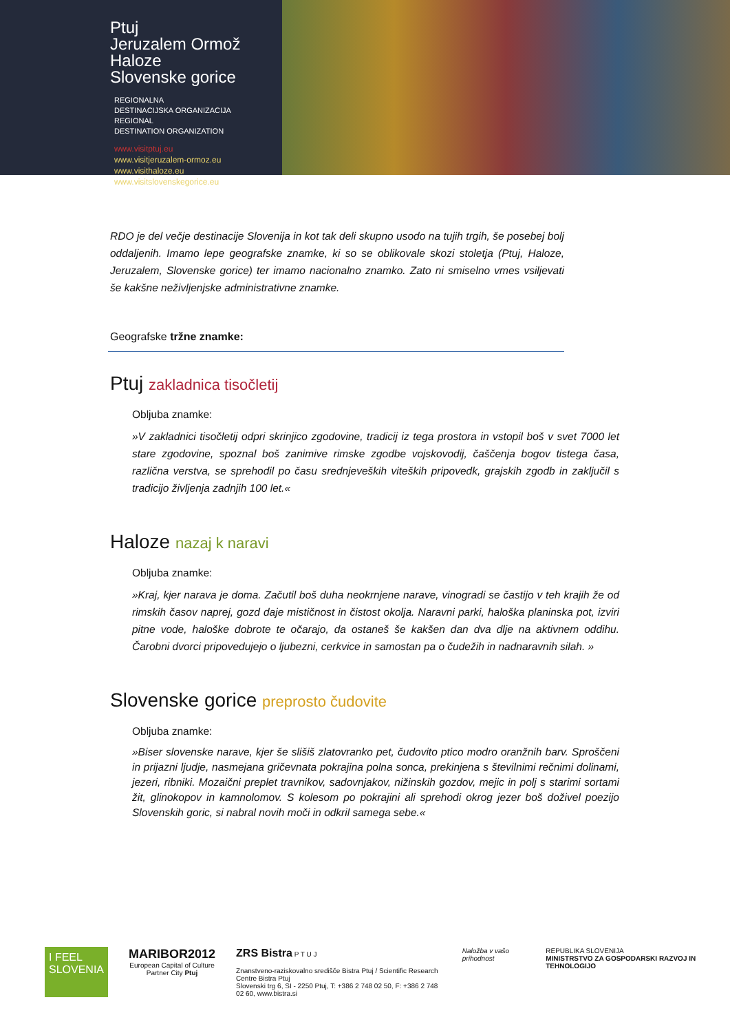Ptuj
Jeruzalem Ormož
Haloze
Slovenske gorice
REGIONALNA
DESTINACIJSKA ORGANIZACIJA
REGIONAL
DESTINATION ORGANIZATION
www.visitptuj.eu
www.visitjeruzalem-ormoz.eu
www.visithaloze.eu
www.visitslovenskegorice.eu
RDO je del večje destinacije Slovenija in kot tak deli skupno usodo na tujih trgih, še posebej bolj oddaljenih. Imamo lepe geografske znamke, ki so se oblikovale skozi stoletja (Ptuj, Haloze, Jeruzalem, Slovenske gorice) ter imamo nacionalno znamko. Zato ni smiselno vmes vsiljevati še kakšne neživljenjske administrativne znamke.
Geografske tržne znamke:
Ptuj zakladnica tisočletij
Obljuba znamke:
»V zakladnici tisočletij odpri skrinjico zgodovine, tradicij iz tega prostora in vstopil boš v svet 7000 let stare zgodovine, spoznal boš zanimive rimske zgodbe vojskovodij, čaščenja bogov tistega časa, različna verstva, se sprehodil po času srednjeveških viteških pripovedk, grajskih zgodb in zaključil s tradicijo življenja zadnjih 100 let.«
Haloze nazaj k naravi
Obljuba znamke:
»Kraj, kjer narava je doma. Začutil boš duha neokrnjene narave, vinogradi se častijo v teh krajih že od rimskih časov naprej, gozd daje mističnost in čistost okolja. Naravni parki, haloška planinska pot, izviri pitne vode, haloške dobrote te očarajo, da ostaneš še kakšen dan dva dlje na aktivnem oddihu. Čarobni dvorci pripovedujejo o ljubezni, cerkvice in samostan pa o čudežih in nadnaravnih silah. »
Slovenske gorice preprosto čudovite
Obljuba znamke:
»Biser slovenske narave, kjer še slišiš zlatovranko pet, čudovito ptico modro oranžnih barv. Sproščeni in prijazni ljudje, nasmejana gričevnata pokrajina polna sonca, prekinjena s številnimi rečnimi dolinami, jezeri, ribniki. Mozaični preplet travnikov, sadovnjakov, nižinskih gozdov, mejic in polj s starimi sortami žit, glinokopov in kamnolomov. S kolesom po pokrajini ali sprehodi okrog jezer boš doživel poezijo Slovenskih goric, si nabral novih moči in odkril samega sebe.«
I FEEL SLOVENIA
MARIBOR2012
European Capital of Culture
Partner City Ptuj
ZRS Bistra P T U J
Znanstveno-raziskovalno središče Bistra Ptuj / Scientific Research Centre Bistra Ptuj
Slovenski trg 6, SI - 2250 Ptuj, T: +386 2 748 02 50, F: +386 2 748 02 60, www.bistra.si
Naložba v vašo prihodnost REPUBLIKA SLOVENIJA
MINISTRSTVO ZA GOSPODARSKI RAZVOJ IN TEHNOLOGIJO